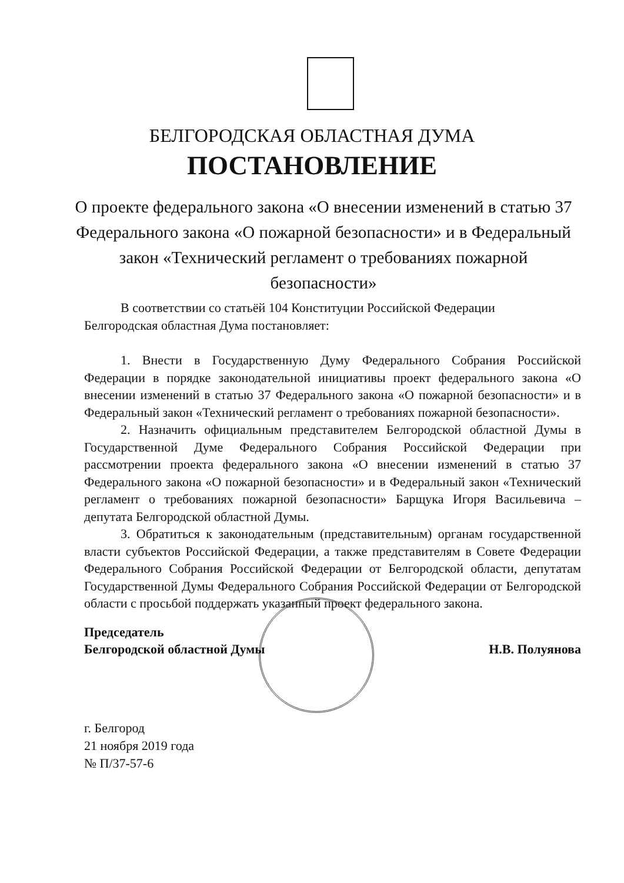БЕЛГОРОДСКАЯ ОБЛАСТНАЯ ДУМА
ПОСТАНОВЛЕНИЕ
О проекте федерального закона «О внесении изменений в статью 37 Федерального закона «О пожарной безопасности» и в Федеральный закон «Технический регламент о требованиях пожарной безопасности»
В соответствии со статьёй 104 Конституции Российской Федерации
Белгородская областная Дума постановляет:
1. Внести в Государственную Думу Федерального Собрания Российской Федерации в порядке законодательной инициативы проект федерального закона «О внесении изменений в статью 37 Федерального закона «О пожарной безопасности» и в Федеральный закон «Технический регламент о требованиях пожарной безопасности».
2. Назначить официальным представителем Белгородской областной Думы в Государственной Думе Федерального Собрания Российской Федерации при рассмотрении проекта федерального закона «О внесении изменений в статью 37 Федерального закона «О пожарной безопасности» и в Федеральный закон «Технический регламент о требованиях пожарной безопасности» Барщука Игоря Васильевича – депутата Белгородской областной Думы.
3. Обратиться к законодательным (представительным) органам государственной власти субъектов Российской Федерации, а также представителям в Совете Федерации Федерального Собрания Российской Федерации от Белгородской области, депутатам Государственной Думы Федерального Собрания Российской Федерации от Белгородской области с просьбой поддержать указанный проект федерального закона.
Председатель
Белгородской областной Думы
Н.В. Полуянова
г. Белгород
21 ноября 2019 года
№ П/37-57-6